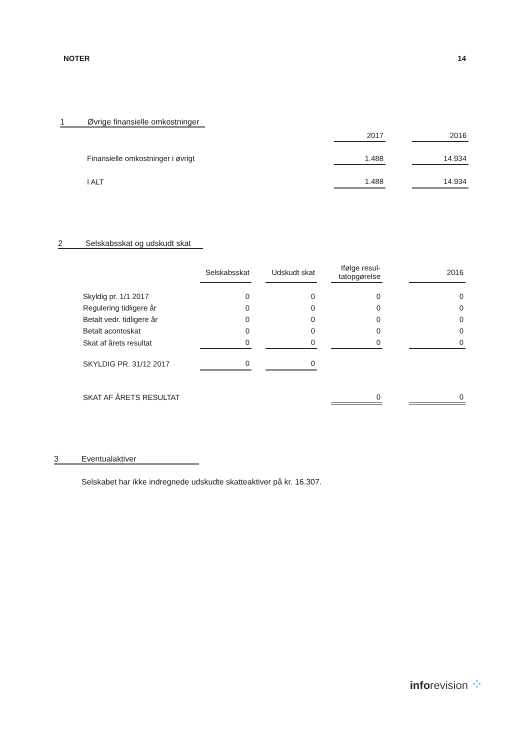NOTER 14
1 Øvrige finansielle omkostninger
| | 2017 | | 2016 |
| Finansielle omkostninger i øvrigt | 1.488 | | 14.934 |
| I ALT | 1.488 | | 14.934 |
2 Selskabsskat og udskudt skat
| | Selskabsskat | | Udskudt skat | | Ifølge resul- tatopgørelse | | 2016 |
| Skyldig pr. 1/1 2017 | 0 | | 0 | | 0 | | 0 |
| Regulering tidligere år | 0 | | 0 | | 0 | | 0 |
| Betalt vedr. tidligere år | 0 | | 0 | | 0 | | 0 |
| Betalt acontoskat | 0 | | 0 | | 0 | | 0 |
| Skat af årets resultat | 0 | | 0 | | 0 | | 0 |
| SKYLDIG PR. 31/12 2017 | 0 | | 0 | | | | |
| SKAT AF ÅRETS RESULTAT | | | | | 0 | | 0 |
3 Eventualaktiver
Selskabet har ikke indregnede udskudte skatteaktiver på kr. 16.307.
inforevision ⁘